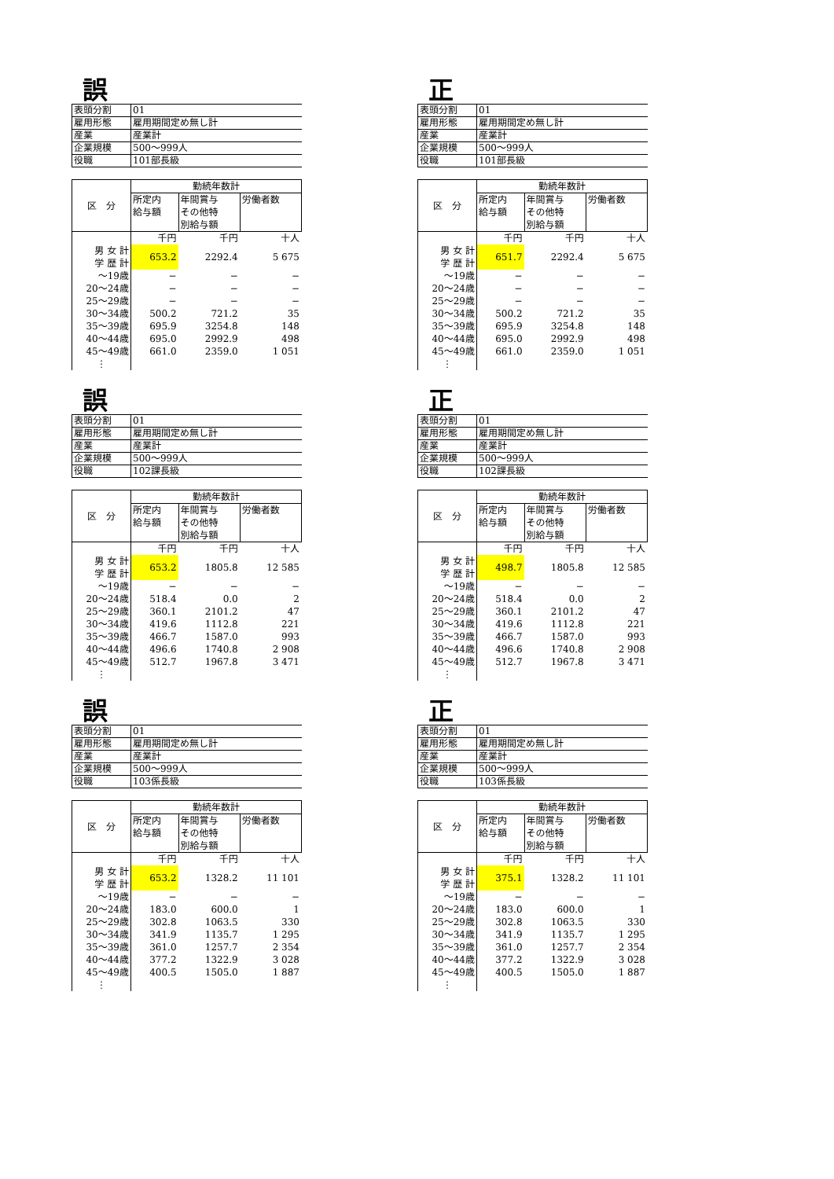誤
| 表頭分割 | 01 |
| 雇用形態 | 雇用期間定め無し計 |
| 産業 | 産業計 |
| 企業規模 | 500～999人 |
| 役職 | 101部長級 |
| 区 分 | 勤続年数計 | | |
| --- | --- | --- | --- |
| | 所定内 給与額 | 年間賞与 その他特 別給与額 | 労働者数 |
| | 千円 | 千円 | 十人 |
| 男 女 計 学 歴 計 | 653.2 | 2292.4 | 5 675 |
| ～19歳 | − | − | − |
| 20～24歳 | − | − | − |
| 25～29歳 | − | − | − |
| 30～34歳 | 500.2 | 721.2 | 35 |
| 35～39歳 | 695.9 | 3254.8 | 148 |
| 40～44歳 | 695.0 | 2992.9 | 498 |
| 45～49歳 | 661.0 | 2359.0 | 1 051 |
| ⋮ | | | |
正
| 表頭分割 | 01 |
| 雇用形態 | 雇用期間定め無し計 |
| 産業 | 産業計 |
| 企業規模 | 500～999人 |
| 役職 | 101部長級 |
| 区 分 | 勤続年数計 | | |
| --- | --- | --- | --- |
| | 所定内 給与額 | 年間賞与 その他特 別給与額 | 労働者数 |
| | 千円 | 千円 | 十人 |
| 男 女 計 学 歴 計 | 651.7 | 2292.4 | 5 675 |
| ～19歳 | − | − | − |
| 20～24歳 | − | − | − |
| 25～29歳 | − | − | − |
| 30～34歳 | 500.2 | 721.2 | 35 |
| 35～39歳 | 695.9 | 3254.8 | 148 |
| 40～44歳 | 695.0 | 2992.9 | 498 |
| 45～49歳 | 661.0 | 2359.0 | 1 051 |
| ⋮ | | | |
誤
| 表頭分割 | 01 |
| 雇用形態 | 雇用期間定め無し計 |
| 産業 | 産業計 |
| 企業規模 | 500～999人 |
| 役職 | 102課長級 |
| 区 分 | 勤続年数計 | | |
| --- | --- | --- | --- |
| | 所定内 給与額 | 年間賞与 その他特 別給与額 | 労働者数 |
| | 千円 | 千円 | 十人 |
| 男 女 計 学 歴 計 | 653.2 | 1805.8 | 12 585 |
| ～19歳 | − | − | − |
| 20～24歳 | 518.4 | 0.0 | 2 |
| 25～29歳 | 360.1 | 2101.2 | 47 |
| 30～34歳 | 419.6 | 1112.8 | 221 |
| 35～39歳 | 466.7 | 1587.0 | 993 |
| 40～44歳 | 496.6 | 1740.8 | 2 908 |
| 45～49歳 | 512.7 | 1967.8 | 3 471 |
| ⋮ | | | |
正
| 表頭分割 | 01 |
| 雇用形態 | 雇用期間定め無し計 |
| 産業 | 産業計 |
| 企業規模 | 500～999人 |
| 役職 | 102課長級 |
| 区 分 | 勤続年数計 | | |
| --- | --- | --- | --- |
| | 所定内 給与額 | 年間賞与 その他特 別給与額 | 労働者数 |
| | 千円 | 千円 | 十人 |
| 男 女 計 学 歴 計 | 498.7 | 1805.8 | 12 585 |
| ～19歳 | − | − | − |
| 20～24歳 | 518.4 | 0.0 | 2 |
| 25～29歳 | 360.1 | 2101.2 | 47 |
| 30～34歳 | 419.6 | 1112.8 | 221 |
| 35～39歳 | 466.7 | 1587.0 | 993 |
| 40～44歳 | 496.6 | 1740.8 | 2 908 |
| 45～49歳 | 512.7 | 1967.8 | 3 471 |
| ⋮ | | | |
誤
| 表頭分割 | 01 |
| 雇用形態 | 雇用期間定め無し計 |
| 産業 | 産業計 |
| 企業規模 | 500～999人 |
| 役職 | 103係長級 |
| 区 分 | 勤続年数計 | | |
| --- | --- | --- | --- |
| | 所定内 給与額 | 年間賞与 その他特 別給与額 | 労働者数 |
| | 千円 | 千円 | 十人 |
| 男 女 計 学 歴 計 | 653.2 | 1328.2 | 11 101 |
| ～19歳 | − | − | − |
| 20～24歳 | 183.0 | 600.0 | 1 |
| 25～29歳 | 302.8 | 1063.5 | 330 |
| 30～34歳 | 341.9 | 1135.7 | 1 295 |
| 35～39歳 | 361.0 | 1257.7 | 2 354 |
| 40～44歳 | 377.2 | 1322.9 | 3 028 |
| 45～49歳 | 400.5 | 1505.0 | 1 887 |
| ⋮ | | | |
正
| 表頭分割 | 01 |
| 雇用形態 | 雇用期間定め無し計 |
| 産業 | 産業計 |
| 企業規模 | 500～999人 |
| 役職 | 103係長級 |
| 区 分 | 勤続年数計 | | |
| --- | --- | --- | --- |
| | 所定内 給与額 | 年間賞与 その他特 別給与額 | 労働者数 |
| | 千円 | 千円 | 十人 |
| 男 女 計 学 歴 計 | 375.1 | 1328.2 | 11 101 |
| ～19歳 | − | − | − |
| 20～24歳 | 183.0 | 600.0 | 1 |
| 25～29歳 | 302.8 | 1063.5 | 330 |
| 30～34歳 | 341.9 | 1135.7 | 1 295 |
| 35～39歳 | 361.0 | 1257.7 | 2 354 |
| 40～44歳 | 377.2 | 1322.9 | 3 028 |
| 45～49歳 | 400.5 | 1505.0 | 1 887 |
| ⋮ | | | |